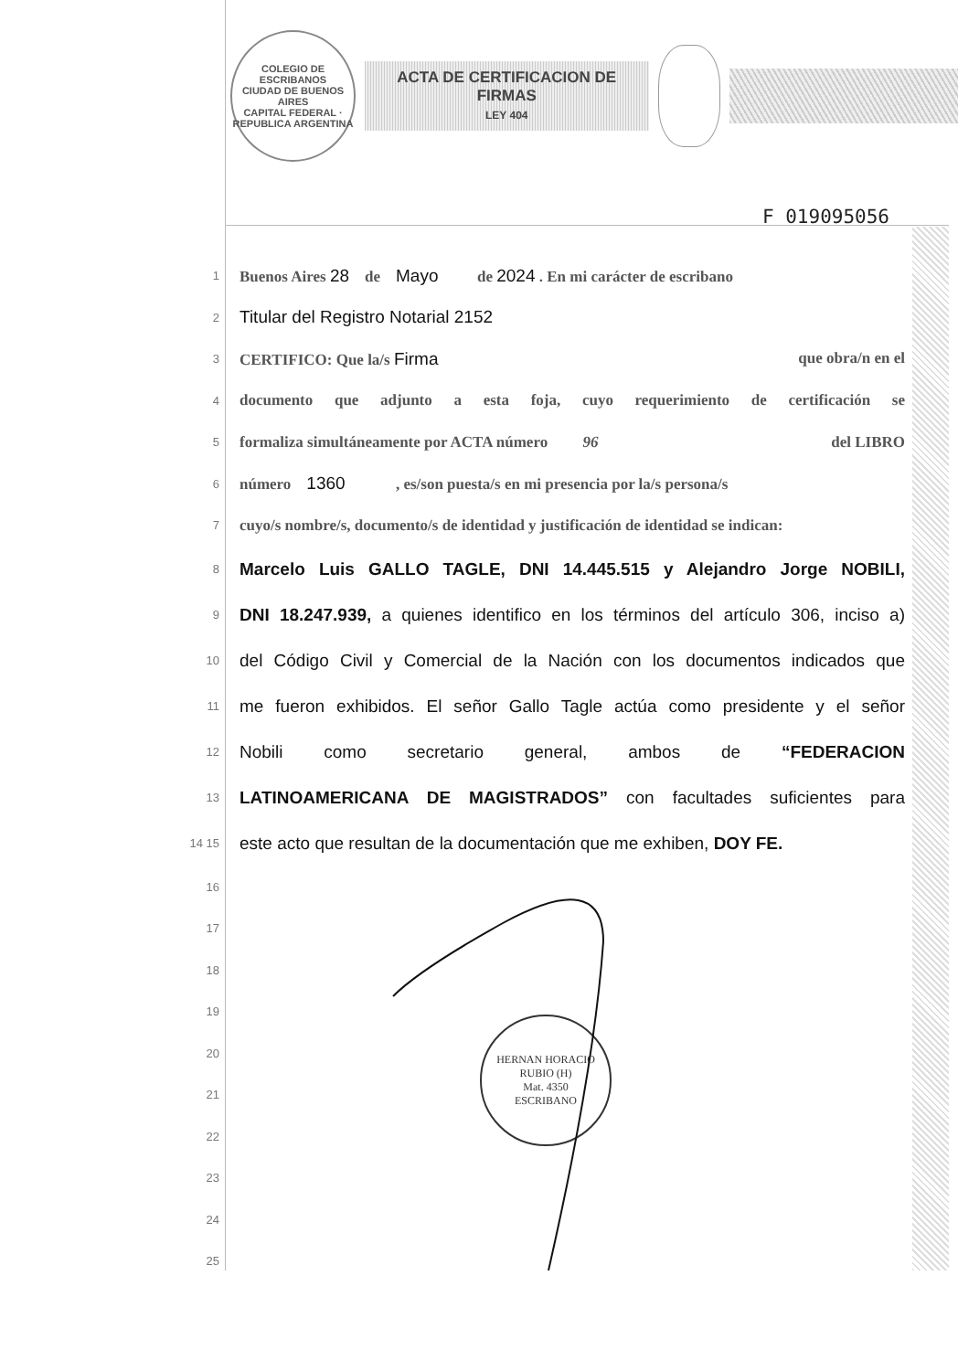COLEGIO DE ESCRIBANOS
CIUDAD DE BUENOS AIRES
CAPITAL FEDERAL · REPUBLICA ARGENTINA
ACTA DE CERTIFICACION DE FIRMAS
LEY 404
F 019095056
1 Buenos Aires 28 de Mayo de 2024 . En mi carácter de escribano
2 Titular del Registro Notarial 2152
3 CERTIFICO: Que la/s Firma que obra/n en el
4 documento que adjunto a esta foja, cuyo requerimiento de certificación se
5 formaliza simultáneamente por ACTA número 96 del LIBRO
6 número 1360 , es/son puesta/s en mi presencia por la/s persona/s
7 cuyo/s nombre/s, documento/s de identidad y justificación de identidad se indican:
8 Marcelo Luis GALLO TAGLE, DNI 14.445.515 y Alejandro Jorge NOBILI,
9 DNI 18.247.939, a quienes identifico en los términos del artículo 306, inciso a)
10 del Código Civil y Comercial de la Nación con los documentos indicados que
11 me fueron exhibidos. El señor Gallo Tagle actúa como presidente y el señor
12 Nobili como secretario general, ambos de “FEDERACION
13 LATINOAMERICANA DE MAGISTRADOS” con facultades suficientes para
14 15 este acto que resultan de la documentación que me exhiben, DOY FE.
16
17
18
19
20
21
22
23
24
25
HERNAN HORACIO RUBIO (H)
Mat. 4350
ESCRIBANO